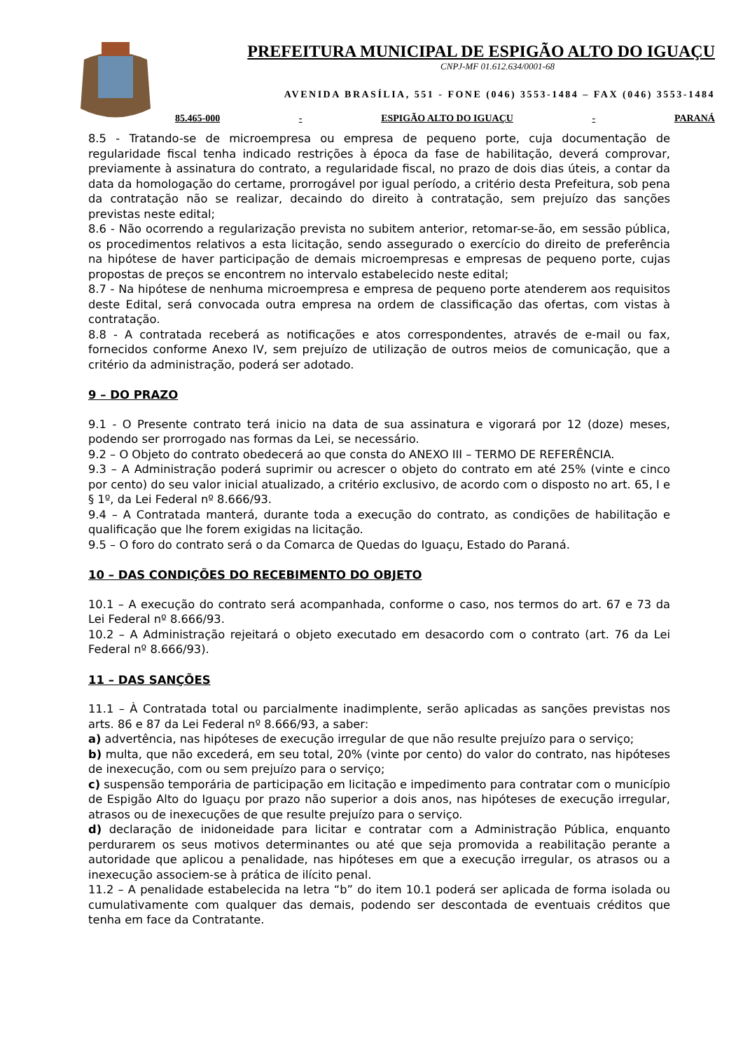PREFEITURA MUNICIPAL DE ESPIGÃO ALTO DO IGUAÇU
CNPJ-MF 01.612.634/0001-68
AVENIDA BRASÍLIA, 551 - FONE (046) 3553-1484 – FAX (046) 3553-1484
85.465-000 - ESPIGÃO ALTO DO IGUAÇU - PARANÁ
8.5 - Tratando-se de microempresa ou empresa de pequeno porte, cuja documentação de regularidade fiscal tenha indicado restrições à época da fase de habilitação, deverá comprovar, previamente à assinatura do contrato, a regularidade fiscal, no prazo de dois dias úteis, a contar da data da homologação do certame, prorrogável por igual período, a critério desta Prefeitura, sob pena da contratação não se realizar, decaindo do direito à contratação, sem prejuízo das sanções previstas neste edital;
8.6 - Não ocorrendo a regularização prevista no subitem anterior, retomar-se-ão, em sessão pública, os procedimentos relativos a esta licitação, sendo assegurado o exercício do direito de preferência na hipótese de haver participação de demais microempresas e empresas de pequeno porte, cujas propostas de preços se encontrem no intervalo estabelecido neste edital;
8.7 - Na hipótese de nenhuma microempresa e empresa de pequeno porte atenderem aos requisitos deste Edital, será convocada outra empresa na ordem de classificação das ofertas, com vistas à contratação.
8.8 - A contratada receberá as notificações e atos correspondentes, através de e-mail ou fax, fornecidos conforme Anexo IV, sem prejuízo de utilização de outros meios de comunicação, que a critério da administração, poderá ser adotado.
9 – DO PRAZO
9.1 - O Presente contrato terá inicio na data de sua assinatura e vigorará por 12 (doze) meses, podendo ser prorrogado nas formas da Lei, se necessário.
9.2 – O Objeto do contrato obedecerá ao que consta do ANEXO III – TERMO DE REFERÊNCIA.
9.3 – A Administração poderá suprimir ou acrescer o objeto do contrato em até 25% (vinte e cinco por cento) do seu valor inicial atualizado, a critério exclusivo, de acordo com o disposto no art. 65, I e § 1º, da Lei Federal nº 8.666/93.
9.4 – A Contratada manterá, durante toda a execução do contrato, as condições de habilitação e qualificação que lhe forem exigidas na licitação.
9.5 – O foro do contrato será o da Comarca de Quedas do Iguaçu, Estado do Paraná.
10 – DAS CONDIÇÕES DO RECEBIMENTO DO OBJETO
10.1 – A execução do contrato será acompanhada, conforme o caso, nos termos do art. 67 e 73 da Lei Federal nº 8.666/93.
10.2 – A Administração rejeitará o objeto executado em desacordo com o contrato (art. 76 da Lei Federal nº 8.666/93).
11 – DAS SANÇÕES
11.1 – À Contratada total ou parcialmente inadimplente, serão aplicadas as sanções previstas nos arts. 86 e 87 da Lei Federal nº 8.666/93, a saber:
a) advertência, nas hipóteses de execução irregular de que não resulte prejuízo para o serviço;
b) multa, que não excederá, em seu total, 20% (vinte por cento) do valor do contrato, nas hipóteses de inexecução, com ou sem prejuízo para o serviço;
c) suspensão temporária de participação em licitação e impedimento para contratar com o município de Espigão Alto do Iguaçu por prazo não superior a dois anos, nas hipóteses de execução irregular, atrasos ou de inexecuções de que resulte prejuízo para o serviço.
d) declaração de inidoneidade para licitar e contratar com a Administração Pública, enquanto perdurarem os seus motivos determinantes ou até que seja promovida a reabilitação perante a autoridade que aplicou a penalidade, nas hipóteses em que a execução irregular, os atrasos ou a inexecução associem-se à prática de ilícito penal.
11.2 – A penalidade estabelecida na letra “b” do item 10.1 poderá ser aplicada de forma isolada ou cumulativamente com qualquer das demais, podendo ser descontada de eventuais créditos que tenha em face da Contratante.